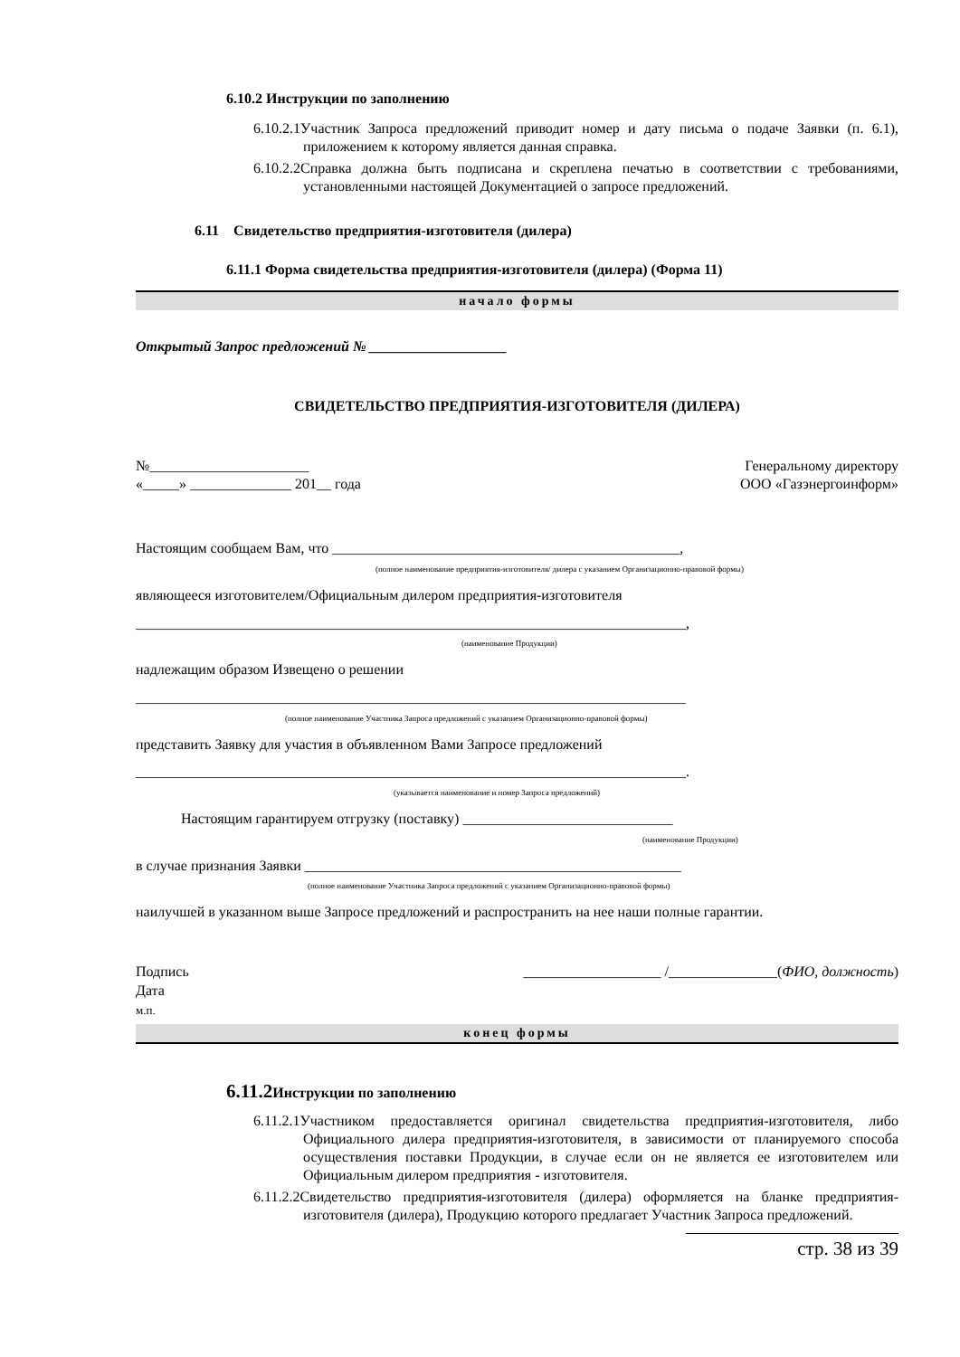6.10.2 Инструкции по заполнению
6.10.2.1Участник Запроса предложений приводит номер и дату письма о подаче Заявки (п. 6.1), приложением к которому является данная справка.
6.10.2.2Справка должна быть подписана и скреплена печатью в соответствии с требованиями, установленными настоящей Документацией о запросе предложений.
6.11 Свидетельство предприятия-изготовителя (дилера)
6.11.1 Форма свидетельства предприятия-изготовителя (дилера) (Форма 11)
начало формы
Открытый Запрос предложений № ___________________
СВИДЕТЕЛЬСТВО ПРЕДПРИЯТИЯ-ИЗГОТОВИТЕЛЯ (ДИЛЕРА)
№______________________
«_____» ______________ 201__ года
Генеральному директору
ООО «Газэнергоинформ»
Настоящим сообщаем Вам, что ________________________________________________,
(полное наименование предприятия-изготовителя/ дилера с указанием Организационно-правовой формы)
являющееся изготовителем/Официальным дилером предприятия-изготовителя
____________________________________________________________________________,
(наименование Продукции)
надлежащим образом Извещено о решении
____________________________________________________________________________
(полное наименование Участника Запроса предложений с указанием Организационно-правовой формы)
представить Заявку для участия в объявленном Вами Запросе предложений
____________________________________________________________________________.
(указывается наименование и номер Запроса предложений)
Настоящим гарантируем отгрузку (поставку) _____________________________
(наименование Продукции)
в случае признания Заявки ____________________________________________________
(полное наименование Участника Запроса предложений с указанием Организационно-правовой формы)
наилучшей в указанном выше Запросе предложений и распространить на нее наши полные гарантии.
Подпись
Дата
м.п.
___________________ /_______________(ФИО, должность)
конец формы
6.11.2 Инструкции по заполнению
6.11.2.1Участником предоставляется оригинал свидетельства предприятия-изготовителя, либо Официального дилера предприятия-изготовителя, в зависимости от планируемого способа осуществления поставки Продукции, в случае если он не является ее изготовителем или Официальным дилером предприятия - изготовителя.
6.11.2.2Свидетельство предприятия-изготовителя (дилера) оформляется на бланке предприятия-изготовителя (дилера), Продукцию которого предлагает Участник Запроса предложений.
стр. 38 из 39